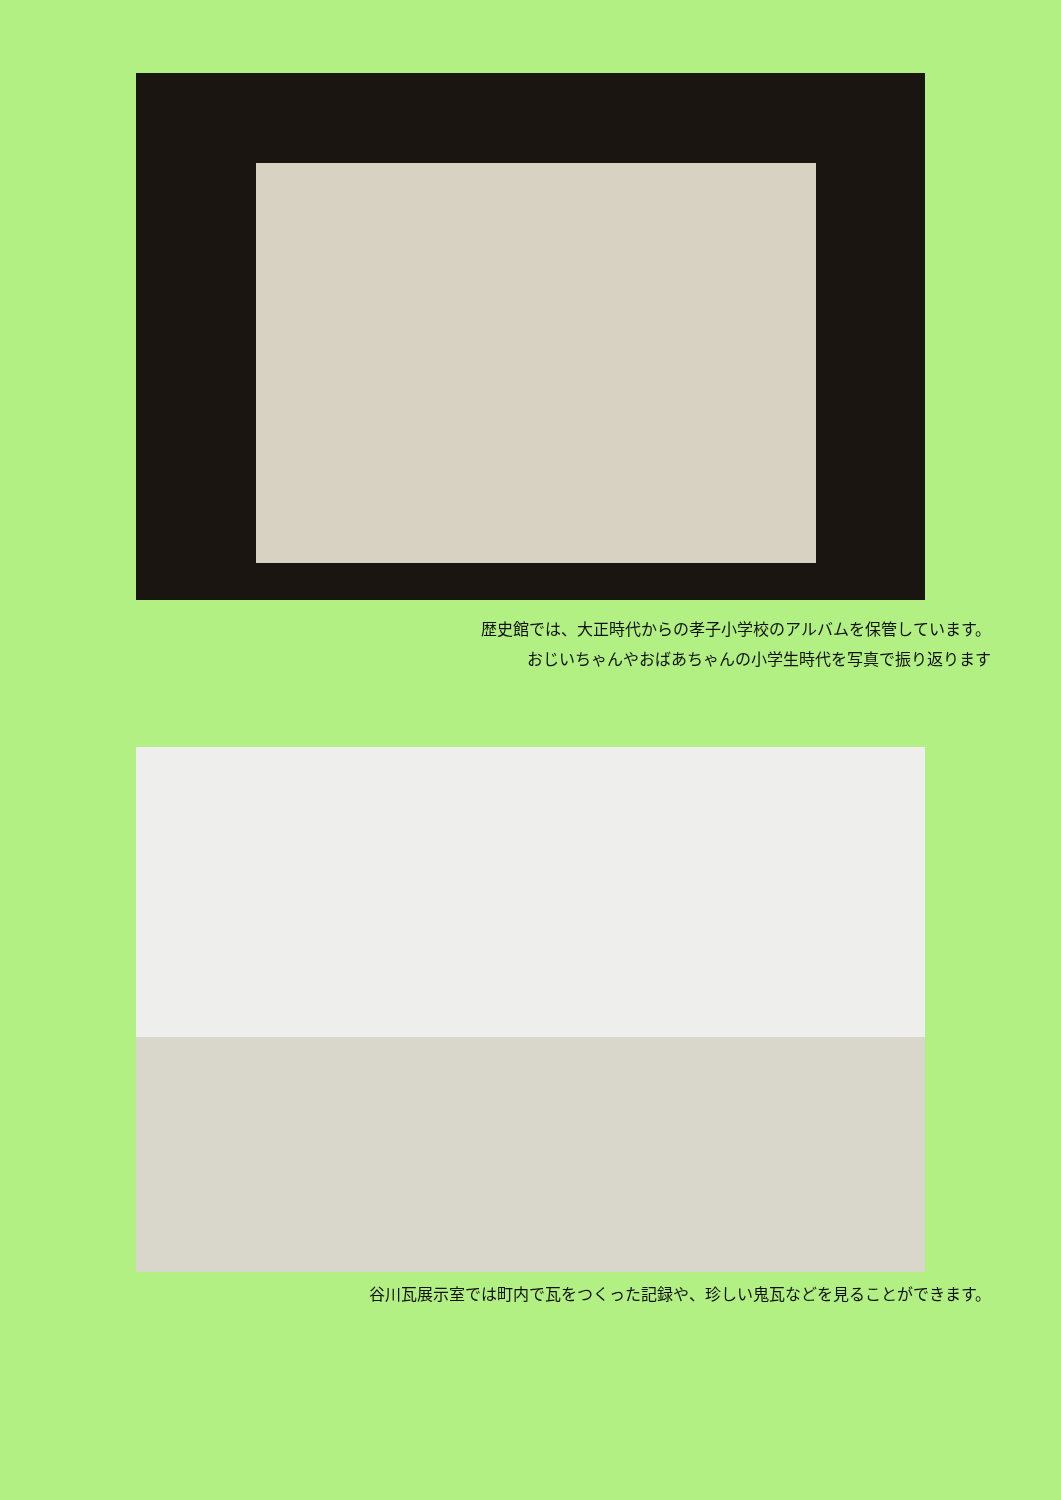歴史館では、大正時代からの孝子小学校のアルバムを保管しています。
おじいちゃんやおばあちゃんの小学生時代を写真で振り返ります
谷川瓦展示室では町内で瓦をつくった記録や、珍しい鬼瓦などを見ることができます。